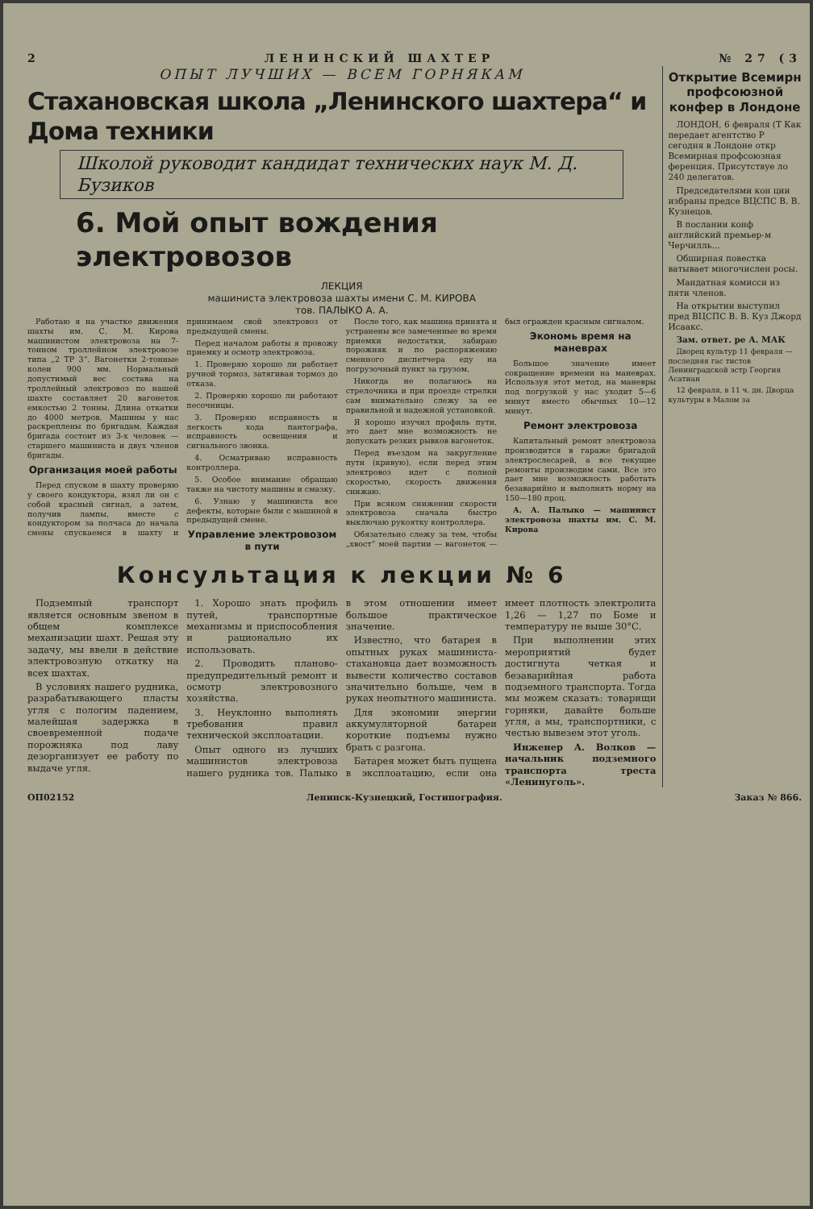2 ЛЕНИНСКИЙ ШАХТЕР № 27 (3
ОПЫТ ЛУЧШИХ — ВСЕМ ГОРНЯКАМ
Стахановская школа „Ленинского шахтера“ и Дома техники
Школой руководит кандидат технических наук М. Д. Бузиков
6. Мой опыт вождения электровозов
ЛЕКЦИЯ
машиниста электровоза шахты имени С. М. КИРОВА
тов. ПАЛЫКО А. А.
Работаю я на участке движения шахты им. С. М. Кирова машинистом электровоза на 7-тонном троллейном электровозе типа „2 ТР 3“. Вагонетки 2-тонные колеи 900 мм. Нормальный допустимый вес состава на троллейный электровоз по нашей шахте составляет 20 вагонеток емкостью 2 тонны. Длина откатки до 4000 метров. Машины у нас раскреплены по бригадам. Каждая бригада состоит из 3-х человек — старшего машиниста и двух членов бригады.
Организация моей работы
Перед спуском в шахту проверяю у своего кондуктора, взял ли он с собой красный сигнал, а затем, получив лампы, вместе с кондуктором за полчаса до начала смены спускаемся в шахту и принимаем свой электровоз от предыдущей смены.
Перед началом работы я провожу приемку и осмотр электровоза.
1. Проверяю хорошо ли работает ручной тормоз, затягивая тормоз до отказа.
2. Проверяю хорошо ли работают песочницы.
3. Проверяю исправность и легкость хода пантографа, исправность освещения и сигнального звонка.
4. Осматриваю исправность контроллера.
5. Особое внимание обращаю также на чистоту машины и смазку.
6. Узнаю у машиниста все дефекты, которые были с машиной в предыдущей смене.
Управление электровозом в пути
После того, как машина принята и устранены все замеченные во время приемки недостатки, забираю порожняк и по распоряжению сменного диспетчера еду на погрузочный пункт за грузом.
Никогда не полагаюсь на стрелочника и при проезде стрелки сам внимательно слежу за ее правильной и надежной установкой.
Я хорошо изучил профиль пути, это дает мне возможность не допускать резких рывков вагонеток.
Перед въездом на закругление пути (кривую), если перед этим электровоз идет с полной скоростью, скорость движения снижаю.
При всяком снижении скорости электровоза сначала быстро выключаю рукоятку контроллера.
Обязательно слежу за тем, чтобы „хвост“ моей партии — вагонеток — был огражден красным сигналом.
Экономь время на маневрах
Большое значение имеет сокращение времени на маневрах. Используя этот метод, на маневры под погрузкой у нас уходит 5—6 минут вместо обычных 10—12 минут.
Ремонт электровоза
Капитальный ремонт электровоза производится в гараже бригадой электрослесарей, а все текущие ремонты производим сами. Все это дает мне возможность работать безаварийно и выполнять норму на 150—180 проц.
А. А. Палыко — машинист электровоза шахты им. С. М. Кирова
Консультация к лекции № 6
Подземный транспорт является основным звеном в общем комплексе механизации шахт. Решая эту задачу, мы ввели в действие электровозную откатку на всех шахтах.
В условиях нашего рудника, разрабатывающего пласты угля с пологим падением, малейшая задержка в своевременной подаче порожняка под лаву дезорганизует ее работу по выдаче угля.
1. Хорошо знать профиль путей, транспортные механизмы и приспособления и рационально их использовать.
2. Проводить планово-предупредительный ремонт и осмотр электровозного хозяйства.
3. Неуклонно выполнять требования правил технической эксплоатации.
Опыт одного из лучших машинистов электровоза нашего рудника тов. Палыко в этом отношении имеет большое практическое значение.
Известно, что батарея в опытных руках машиниста-стахановца дает возможность вывести количество составов значительно больше, чем в руках неопытного машиниста.
Для экономии энергии аккумуляторной батареи короткие подъемы нужно брать с разгона.
Батарея может быть пущена в эксплоатацию, если она имеет плотность электролита 1,26 — 1,27 по Боме и температуру не выше 30°С.
При выполнении этих мероприятий будет достигнута четкая и безаварийная работа подземного транспорта. Тогда мы можем сказать: товарищи горняки, давайте больше угля, а мы, транспортники, с честью вывезем этот уголь.
Инженер А. Волков — начальник подземного транспорта треста «Ленинуголь».
Открытие Всемирн профсоюзной конфер в Лондоне
ЛОНДОН, 6 февраля (Т Как передает агентство Р сегодня в Лондоне откр Всемирная профсоюзная ференция. Присутствуе ло 240 делегатов.
Председателями кон ции избраны предсе ВЦСПС В. В. Кузнецов.
В послании конф английский премьер-м Черчилль...
Обширная повестка ватывает многочислен росы.
Мандатная комисси из пяти членов.
На открытии выступил пред ВЦСПС В. В. Куз Джорд Исаакс.
Зам. ответ. ре А. МАК
Дворец культур 11 февраля — последняя гас тистов Ленинградской эстр Георгия Асатиан
12 февраля, в 11 ч. дн. Дворца культуры в Малом за
ОП02152 Ленинск-Кузнецкий, Гостипография. Заказ № 866.